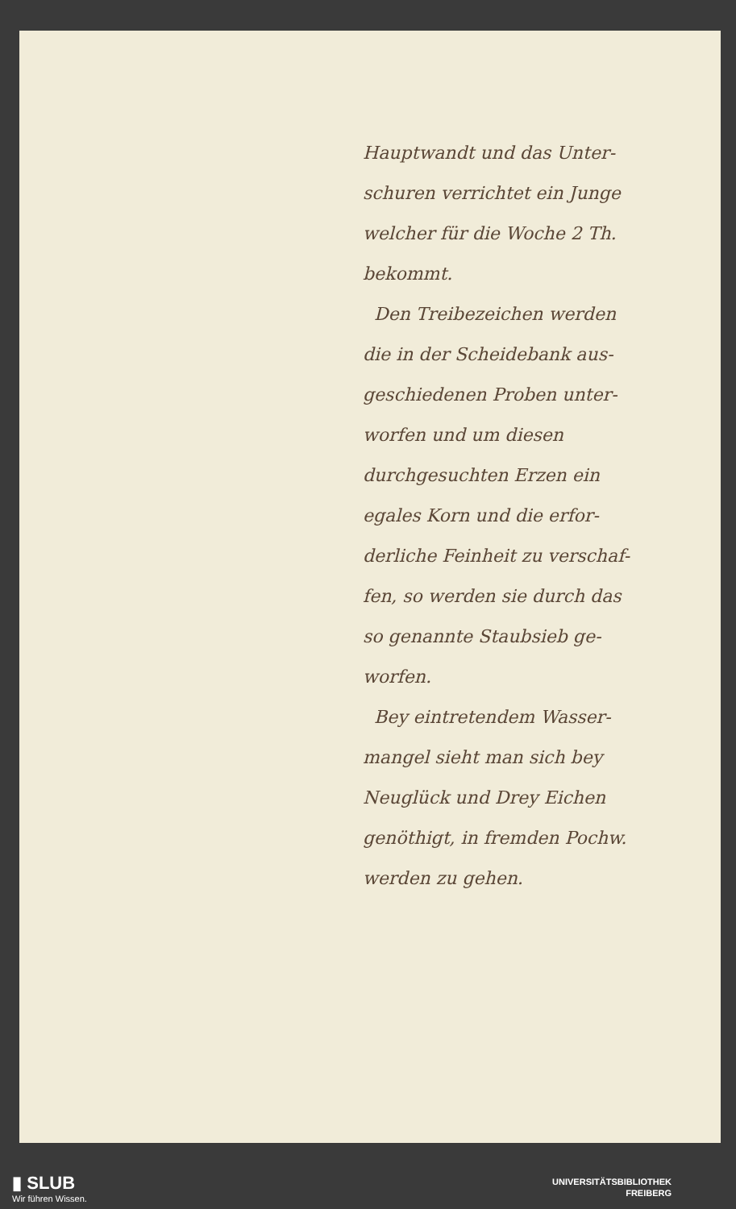Hauptwandt und das Unter-
schuren verrichtet ein Junge
welcher für die Woche 2 Th.
bekommt.
Den Treibezeichen werden
die in der Scheidebank aus-
geschiedenen Proben unter-
worfen und um diesen
durchgesuchten Erzen ein
egales Korn und die erfor-
derliche Feinheit zu verschaf-
fen, so werden sie durch das
so genannte Staubsieb ge-
worfen.
Bey eintretendem Wasser-
mangel sieht man sich bey
Neuglück und Drey Eichen
genöthigt, in fremden Pochw.
werden zu gehen.
▮ SLUB
Wir führen Wissen.
UNIVERSITÄTSBIBLIOTHEK
FREIBERG